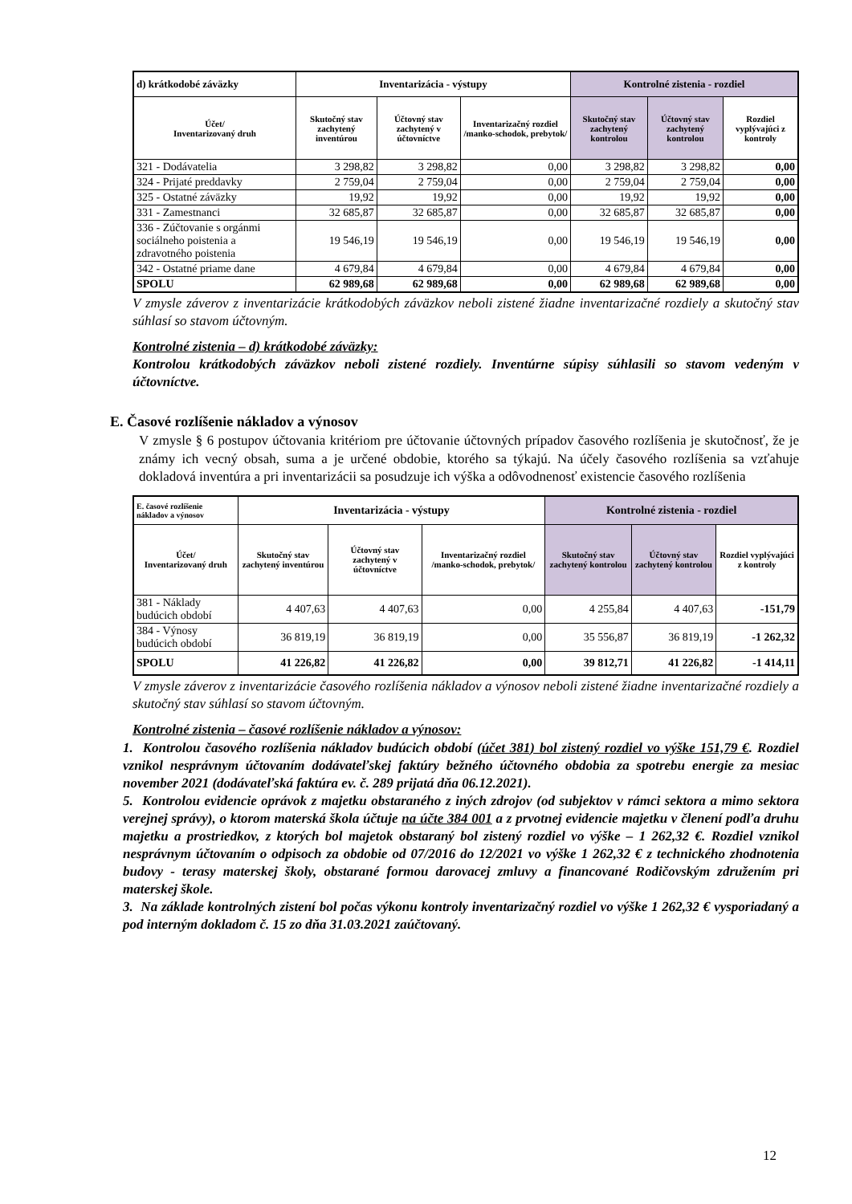| d) krátkodobé záväzky | Inventarizácia - výstupy | | | Kontrolné zistenia - rozdiel | | |
| --- | --- | --- | --- | --- | --- | --- |
| Účet/ Inventarizovaný druh | Skutočný stav zachytený inventúrou | Účtovný stav zachytený v účtovníctve | Inventarizačný rozdiel /manko-schodok, prebytok/ | Skutočný stav zachytený kontrolou | Účtovný stav zachytený kontrolou | Rozdiel vyplývajúci z kontroly |
| 321 - Dodávatelia | 3 298,82 | 3 298,82 | 0,00 | 3 298,82 | 3 298,82 | 0,00 |
| 324 - Prijaté preddavky | 2 759,04 | 2 759,04 | 0,00 | 2 759,04 | 2 759,04 | 0,00 |
| 325 - Ostatné záväzky | 19,92 | 19,92 | 0,00 | 19,92 | 19,92 | 0,00 |
| 331 - Zamestnanci | 32 685,87 | 32 685,87 | 0,00 | 32 685,87 | 32 685,87 | 0,00 |
| 336 - Zúčtovanie s orgánmi sociálneho poistenia a zdravotného poistenia | 19 546,19 | 19 546,19 | 0,00 | 19 546,19 | 19 546,19 | 0,00 |
| 342 - Ostatné priame dane | 4 679,84 | 4 679,84 | 0,00 | 4 679,84 | 4 679,84 | 0,00 |
| SPOLU | 62 989,68 | 62 989,68 | 0,00 | 62 989,68 | 62 989,68 | 0,00 |
V zmysle záverov z inventarizácie krátkodobých záväzkov neboli zistené žiadne inventarizačné rozdiely a skutočný stav súhlasí so stavom účtovným.
Kontrolné zistenia – d) krátkodobé záväzky:
Kontrolou krátkodobých záväzkov neboli zistené rozdiely. Inventúrne súpisy súhlasili so stavom vedeným v účtovníctve.
E. Časové rozlíšenie nákladov a výnosov
V zmysle § 6 postupov účtovania kritériom pre účtovanie účtovných prípadov časového rozlíšenia je skutočnosť, že je známy ich vecný obsah, suma a je určené obdobie, ktorého sa týkajú. Na účely časového rozlíšenia sa vzťahuje dokladová inventúra a pri inventarizácii sa posudzuje ich výška a odôvodnenosť existencie časového rozlíšenia
| E. časové rozlíšenie nákladov a výnosov | Inventarizácia - výstupy | | | Kontrolné zistenia - rozdiel | | |
| --- | --- | --- | --- | --- | --- | --- |
| Účet/ Inventarizovaný druh | Skutočný stav zachytený inventúrou | Účtovný stav zachytený v účtovníctve | Inventarizačný rozdiel /manko-schodok, prebytok/ | Skutočný stav zachytený kontrolou | Účtovný stav zachytený kontrolou | Rozdiel vyplývajúci z kontroly |
| 381 - Náklady budúcich období | 4 407,63 | 4 407,63 | 0,00 | 4 255,84 | 4 407,63 | -151,79 |
| 384 - Výnosy budúcich období | 36 819,19 | 36 819,19 | 0,00 | 35 556,87 | 36 819,19 | -1 262,32 |
| SPOLU | 41 226,82 | 41 226,82 | 0,00 | 39 812,71 | 41 226,82 | -1 414,11 |
V zmysle záverov z inventarizácie časového rozlíšenia nákladov a výnosov neboli zistené žiadne inventarizačné rozdiely a skutočný stav súhlasí so stavom účtovným.
Kontrolné zistenia – časové rozlíšenie nákladov a výnosov:
1. Kontrolou časového rozlíšenia nákladov budúcich období (účet 381) bol zistený rozdiel vo výške 151,79 €. Rozdiel vznikol nesprávnym účtovaním dodávateľskej faktúry bežného účtovného obdobia za spotrebu energie za mesiac november 2021 (dodávateľská faktúra ev. č. 289 prijatá dňa 06.12.2021).
5. Kontrolou evidencie oprávok z majetku obstaraného z iných zdrojov (od subjektov v rámci sektora a mimo sektora verejnej správy), o ktorom materská škola účtuje na účte 384 001 a z prvotnej evidencie majetku v členení podľa druhu majetku a prostriedkov, z ktorých bol majetok obstaraný bol zistený rozdiel vo výške – 1 262,32 €. Rozdiel vznikol nesprávnym účtovaním o odpisoch za obdobie od 07/2016 do 12/2021 vo výške 1 262,32 € z technického zhodnotenia budovy - terasy materskej školy, obstarané formou darovacej zmluvy a financované Rodičovským združením pri materskej škole.
3. Na základe kontrolných zistení bol počas výkonu kontroly inventarizačný rozdiel vo výške 1 262,32 € vysporiadaný a pod interným dokladom č. 15 zo dňa 31.03.2021 zaúčtovaný.
12